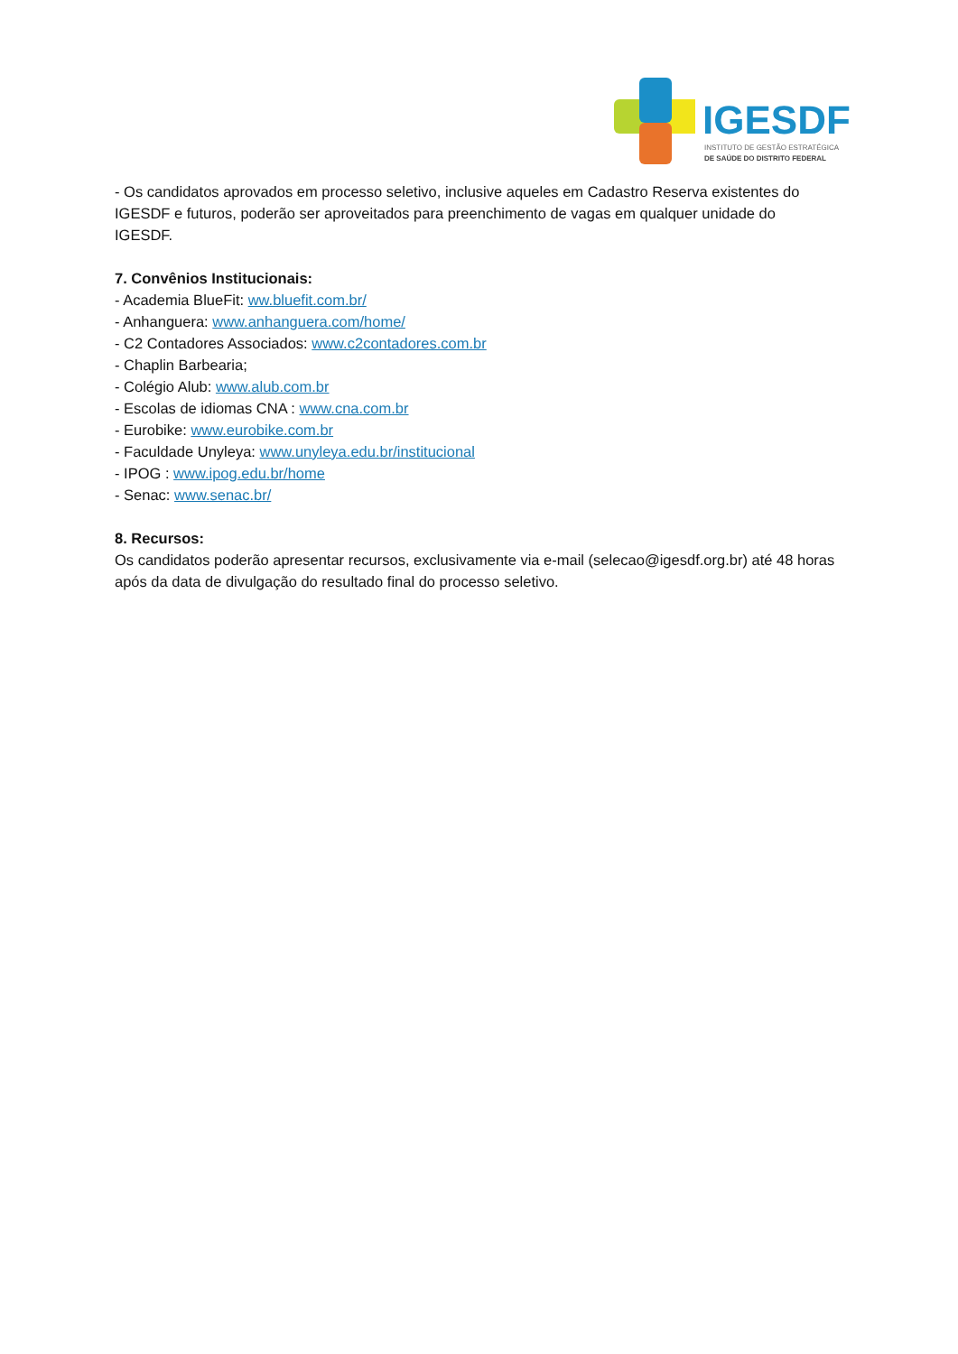IGESDF
INSTITUTO DE GESTÃO ESTRATÉGICA
DE SAÚDE DO DISTRITO FEDERAL
- Os candidatos aprovados em processo seletivo, inclusive aqueles em Cadastro Reserva existentes do IGESDF e futuros, poderão ser aproveitados para preenchimento de vagas em qualquer unidade do IGESDF.
7. Convênios Institucionais:
- Academia BlueFit: ww.bluefit.com.br/
- Anhanguera: www.anhanguera.com/home/
- C2 Contadores Associados: www.c2contadores.com.br
- Chaplin Barbearia;
- Colégio Alub: www.alub.com.br
- Escolas de idiomas CNA : www.cna.com.br
- Eurobike: www.eurobike.com.br
- Faculdade Unyleya: www.unyleya.edu.br/institucional
- IPOG : www.ipog.edu.br/home
- Senac: www.senac.br/
8. Recursos:
Os candidatos poderão apresentar recursos, exclusivamente via e-mail (selecao@igesdf.org.br) até 48 horas após da data de divulgação do resultado final do processo seletivo.